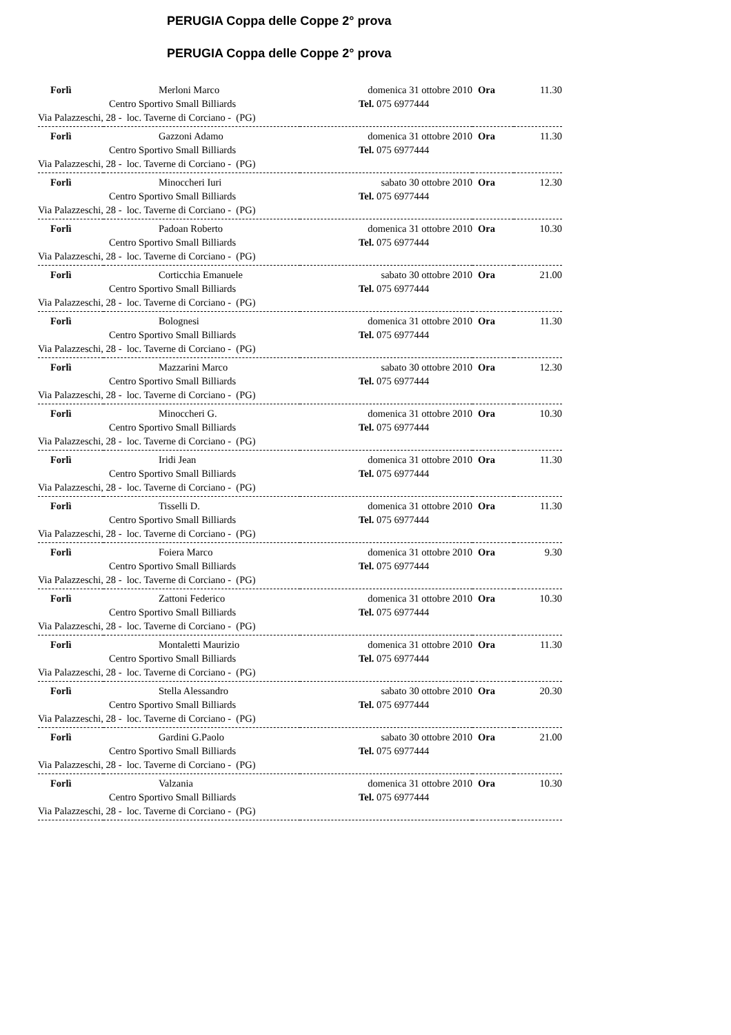PERUGIA Coppa delle Coppe 2° prova
PERUGIA Coppa delle Coppe 2° prova
| Forlì | Merloni Marco | domenica 31 ottobre 2010 | Ora | 11.30 |
| | Centro Sportivo Small Billiards | Tel. 075 6977444 | | |
| Via Palazzeschi, 28 - loc. Taverne di Corciano - (PG) | | | | |
| Forlì | Gazzoni Adamo | domenica 31 ottobre 2010 | Ora | 11.30 |
| | Centro Sportivo Small Billiards | Tel. 075 6977444 | | |
| Via Palazzeschi, 28 - loc. Taverne di Corciano - (PG) | | | | |
| Forlì | Minoccheri Iuri | sabato 30 ottobre 2010 | Ora | 12.30 |
| | Centro Sportivo Small Billiards | Tel. 075 6977444 | | |
| Via Palazzeschi, 28 - loc. Taverne di Corciano - (PG) | | | | |
| Forlì | Padoan Roberto | domenica 31 ottobre 2010 | Ora | 10.30 |
| | Centro Sportivo Small Billiards | Tel. 075 6977444 | | |
| Via Palazzeschi, 28 - loc. Taverne di Corciano - (PG) | | | | |
| Forlì | Corticchia Emanuele | sabato 30 ottobre 2010 | Ora | 21.00 |
| | Centro Sportivo Small Billiards | Tel. 075 6977444 | | |
| Via Palazzeschi, 28 - loc. Taverne di Corciano - (PG) | | | | |
| Forlì | Bolognesi | domenica 31 ottobre 2010 | Ora | 11.30 |
| | Centro Sportivo Small Billiards | Tel. 075 6977444 | | |
| Via Palazzeschi, 28 - loc. Taverne di Corciano - (PG) | | | | |
| Forlì | Mazzarini Marco | sabato 30 ottobre 2010 | Ora | 12.30 |
| | Centro Sportivo Small Billiards | Tel. 075 6977444 | | |
| Via Palazzeschi, 28 - loc. Taverne di Corciano - (PG) | | | | |
| Forlì | Minoccheri G. | domenica 31 ottobre 2010 | Ora | 10.30 |
| | Centro Sportivo Small Billiards | Tel. 075 6977444 | | |
| Via Palazzeschi, 28 - loc. Taverne di Corciano - (PG) | | | | |
| Forlì | Iridi Jean | domenica 31 ottobre 2010 | Ora | 11.30 |
| | Centro Sportivo Small Billiards | Tel. 075 6977444 | | |
| Via Palazzeschi, 28 - loc. Taverne di Corciano - (PG) | | | | |
| Forlì | Tisselli D. | domenica 31 ottobre 2010 | Ora | 11.30 |
| | Centro Sportivo Small Billiards | Tel. 075 6977444 | | |
| Via Palazzeschi, 28 - loc. Taverne di Corciano - (PG) | | | | |
| Forlì | Foiera Marco | domenica 31 ottobre 2010 | Ora | 9.30 |
| | Centro Sportivo Small Billiards | Tel. 075 6977444 | | |
| Via Palazzeschi, 28 - loc. Taverne di Corciano - (PG) | | | | |
| Forlì | Zattoni Federico | domenica 31 ottobre 2010 | Ora | 10.30 |
| | Centro Sportivo Small Billiards | Tel. 075 6977444 | | |
| Via Palazzeschi, 28 - loc. Taverne di Corciano - (PG) | | | | |
| Forlì | Montaletti Maurizio | domenica 31 ottobre 2010 | Ora | 11.30 |
| | Centro Sportivo Small Billiards | Tel. 075 6977444 | | |
| Via Palazzeschi, 28 - loc. Taverne di Corciano - (PG) | | | | |
| Forlì | Stella Alessandro | sabato 30 ottobre 2010 | Ora | 20.30 |
| | Centro Sportivo Small Billiards | Tel. 075 6977444 | | |
| Via Palazzeschi, 28 - loc. Taverne di Corciano - (PG) | | | | |
| Forlì | Gardini G.Paolo | sabato 30 ottobre 2010 | Ora | 21.00 |
| | Centro Sportivo Small Billiards | Tel. 075 6977444 | | |
| Via Palazzeschi, 28 - loc. Taverne di Corciano - (PG) | | | | |
| Forlì | Valzania | domenica 31 ottobre 2010 | Ora | 10.30 |
| | Centro Sportivo Small Billiards | Tel. 075 6977444 | | |
| Via Palazzeschi, 28 - loc. Taverne di Corciano - (PG) | | | | |